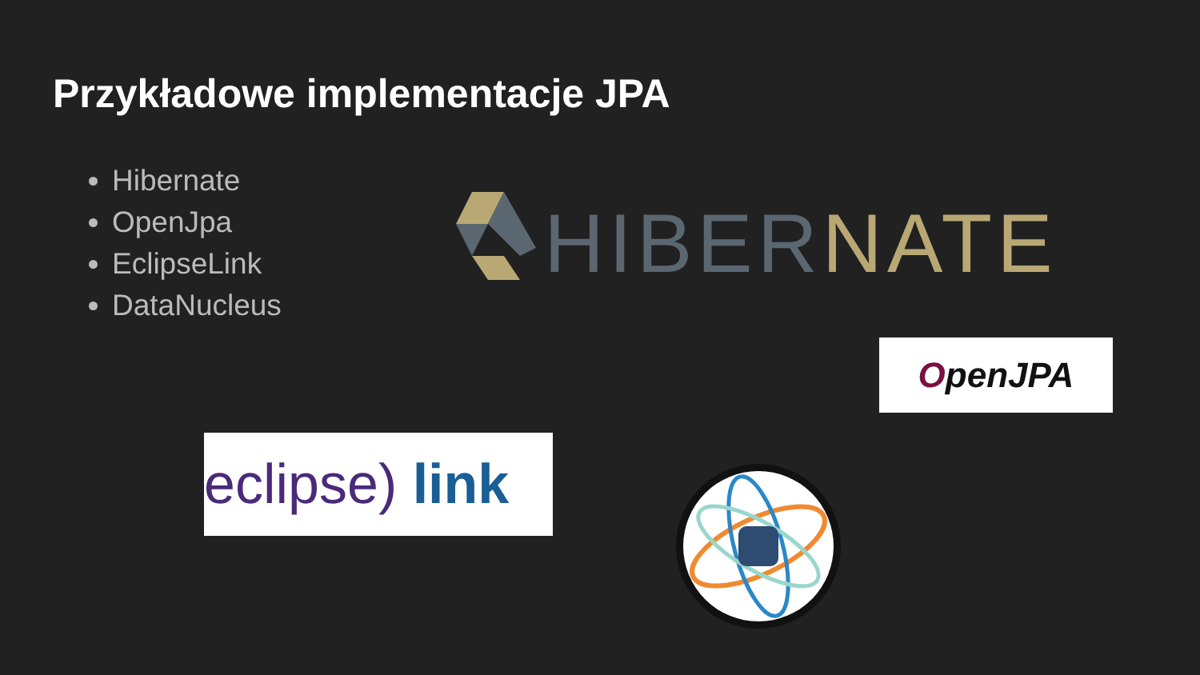Przykładowe implementacje JPA
Hibernate
OpenJpa
EclipseLink
DataNucleus
HIBERNATE
OpenJPA
eclipse) link